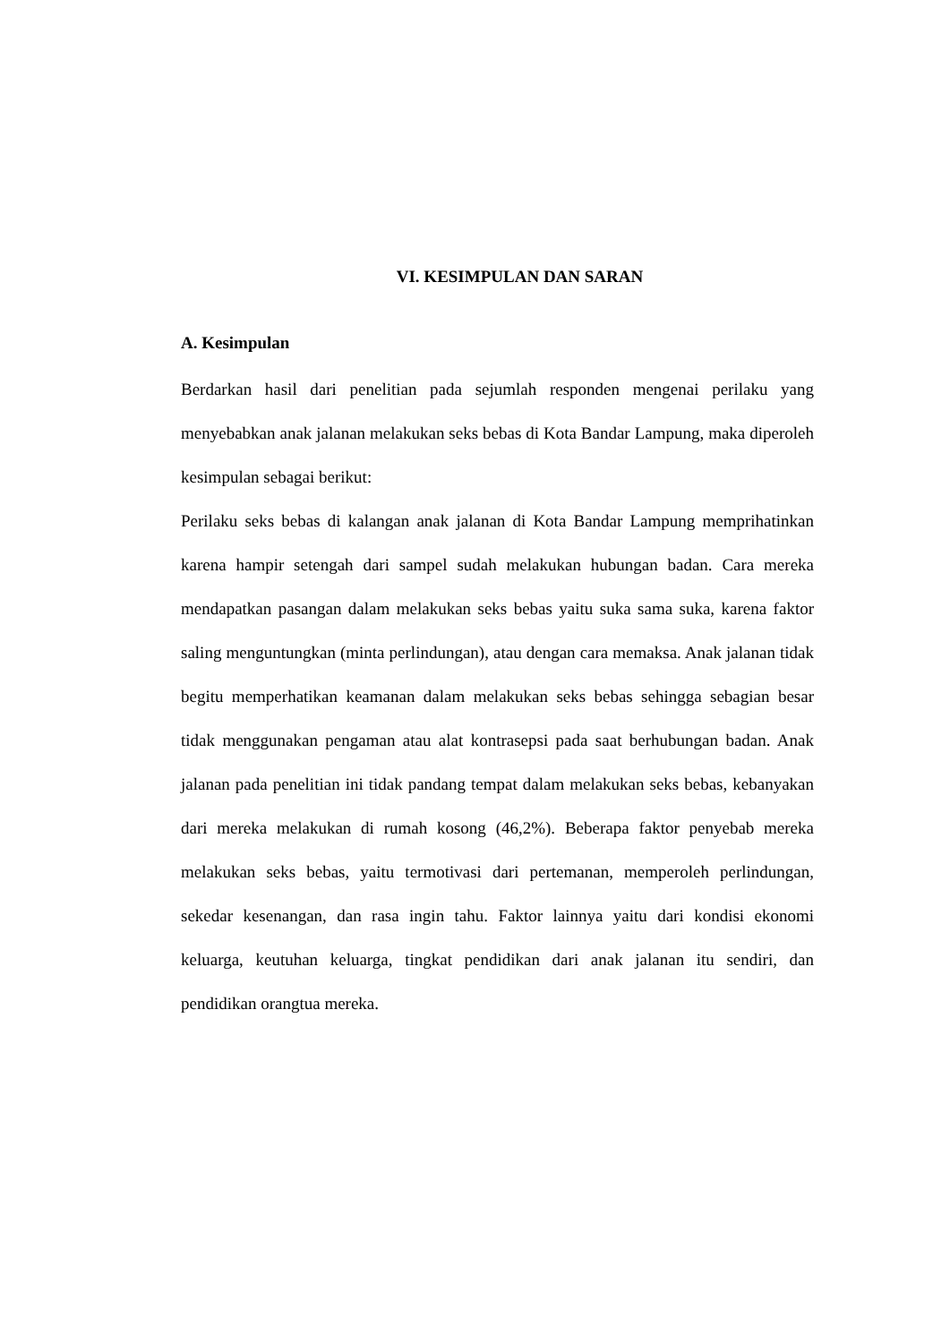VI. KESIMPULAN DAN SARAN
A. Kesimpulan
Berdarkan hasil dari penelitian pada sejumlah responden mengenai perilaku yang menyebabkan anak jalanan melakukan seks bebas di Kota Bandar Lampung, maka diperoleh kesimpulan sebagai berikut:
Perilaku seks bebas di kalangan anak jalanan di Kota Bandar Lampung memprihatinkan karena hampir setengah dari sampel sudah melakukan hubungan badan. Cara mereka mendapatkan pasangan dalam melakukan seks bebas yaitu suka sama suka, karena faktor saling menguntungkan (minta perlindungan), atau dengan cara memaksa. Anak jalanan tidak begitu memperhatikan keamanan dalam melakukan seks bebas sehingga sebagian besar tidak menggunakan pengaman atau alat kontrasepsi pada saat berhubungan badan. Anak jalanan pada penelitian ini tidak pandang tempat dalam melakukan seks bebas, kebanyakan dari mereka melakukan di rumah kosong (46,2%). Beberapa faktor penyebab mereka melakukan seks bebas, yaitu termotivasi dari pertemanan, memperoleh perlindungan, sekedar kesenangan, dan rasa ingin tahu. Faktor lainnya yaitu dari kondisi ekonomi keluarga, keutuhan keluarga, tingkat pendidikan dari anak jalanan itu sendiri, dan pendidikan orangtua mereka.